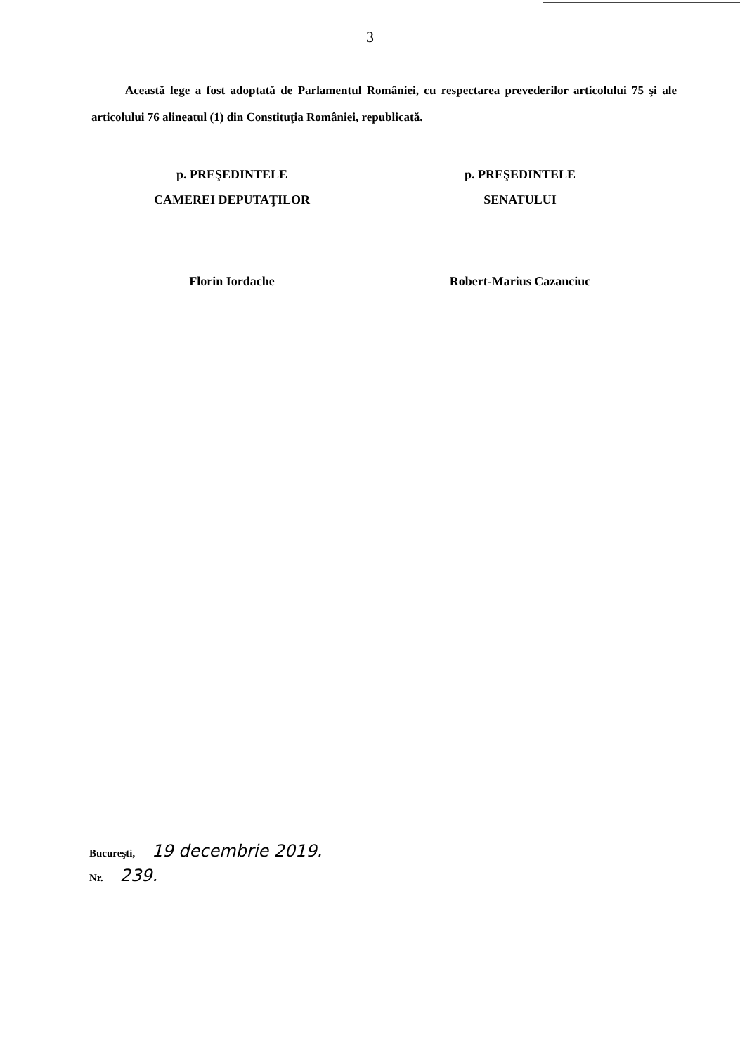3
Această lege a fost adoptată de Parlamentul României, cu respectarea prevederilor articolului 75 şi ale articolului 76 alineatul (1) din Constituţia României, republicată.
p. PREŞEDINTELE
CAMEREI DEPUTAŢILOR
Florin Iordache
p. PREŞEDINTELE
SENATULUI
Robert-Marius Cazanciuc
Bucureşti, 19 decembrie 2019.
Nr. 239.